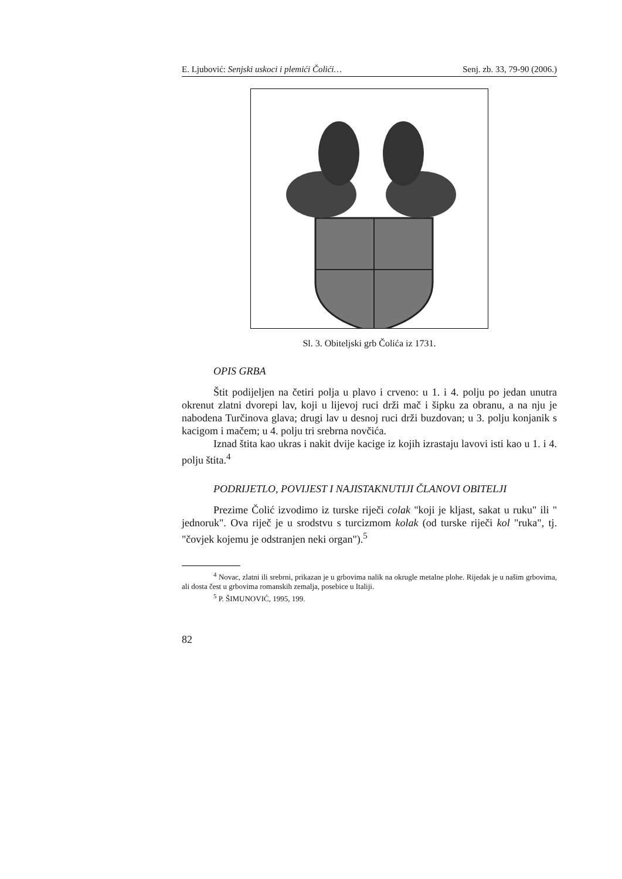E. Ljubović: Senjski uskoci i plemići Čolići… Senj. zb. 33, 79-90 (2006.)
Sl. 3. Obiteljski grb Čolića iz 1731.
OPIS GRBA
Štit podijeljen na četiri polja u plavo i crveno: u 1. i 4. polju po jedan unutra okrenut zlatni dvorepi lav, koji u lijevoj ruci drži mač i šipku za obranu, a na nju je nabodena Turčinova glava; drugi lav u desnoj ruci drži buzdovan; u 3. polju konjanik s kacigom i mačem; u 4. polju tri srebrna novčića.
Iznad štita kao ukras i nakit dvije kacige iz kojih izrastaju lavovi isti kao u 1. i 4. polju štita.<sup>4</sup>
PODRIJETLO, POVIJEST I NAJISTAKNUTIJI ČLANOVI OBITELJI
Prezime Čolić izvodimo iz turske riječi colak "koji je kljast, sakat u ruku" ili " jednoruk". Ova riječ je u srodstvu s turcizmom kolak (od turske riječi kol "ruka", tj. "čovjek kojemu je odstranjen neki organ").<sup>5</sup>
<sup>4</sup> Novac, zlatni ili srebrni, prikazan je u grbovima nalik na okrugle metalne plohe. Rijedak je u našim grbovima, ali dosta čest u grbovima romanskih zemalja, posebice u Italiji.
<sup>5</sup> P. ŠIMUNOVIĆ, 1995, 199.
82